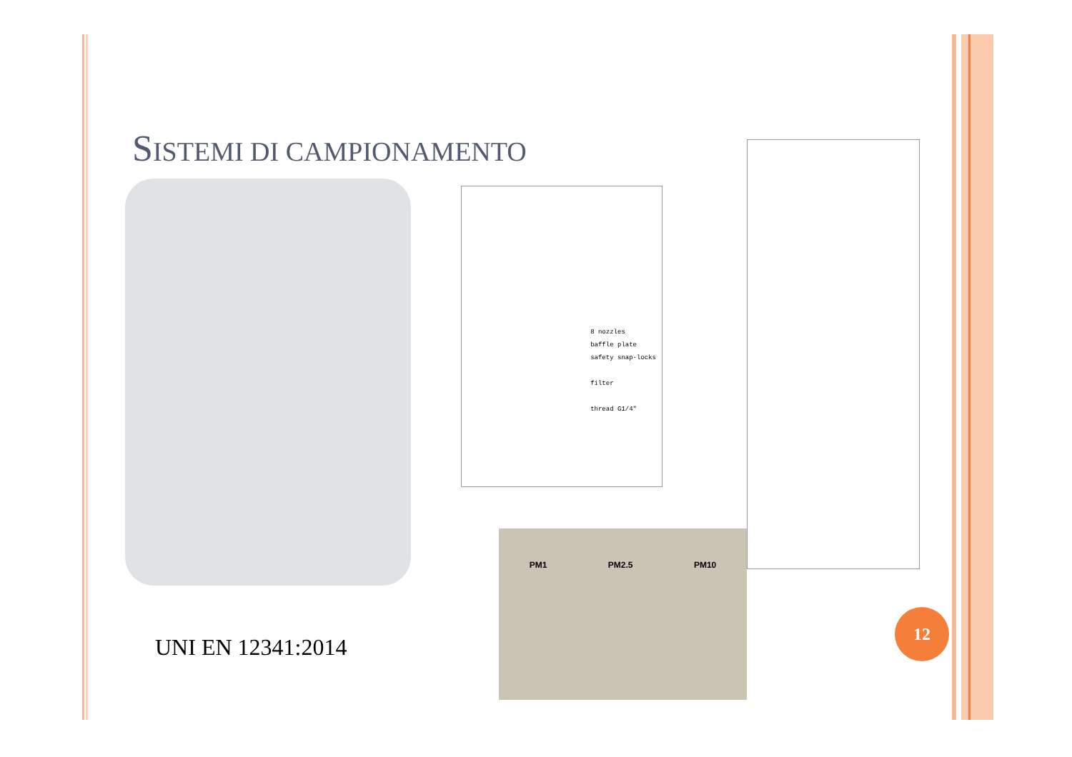SISTEMI DI CAMPIONAMENTO
8 nozzles
baffle plate
safety snap-locks
filter
thread G1/4"
PM1 PM2.5 PM10
UNI EN 12341:2014
12